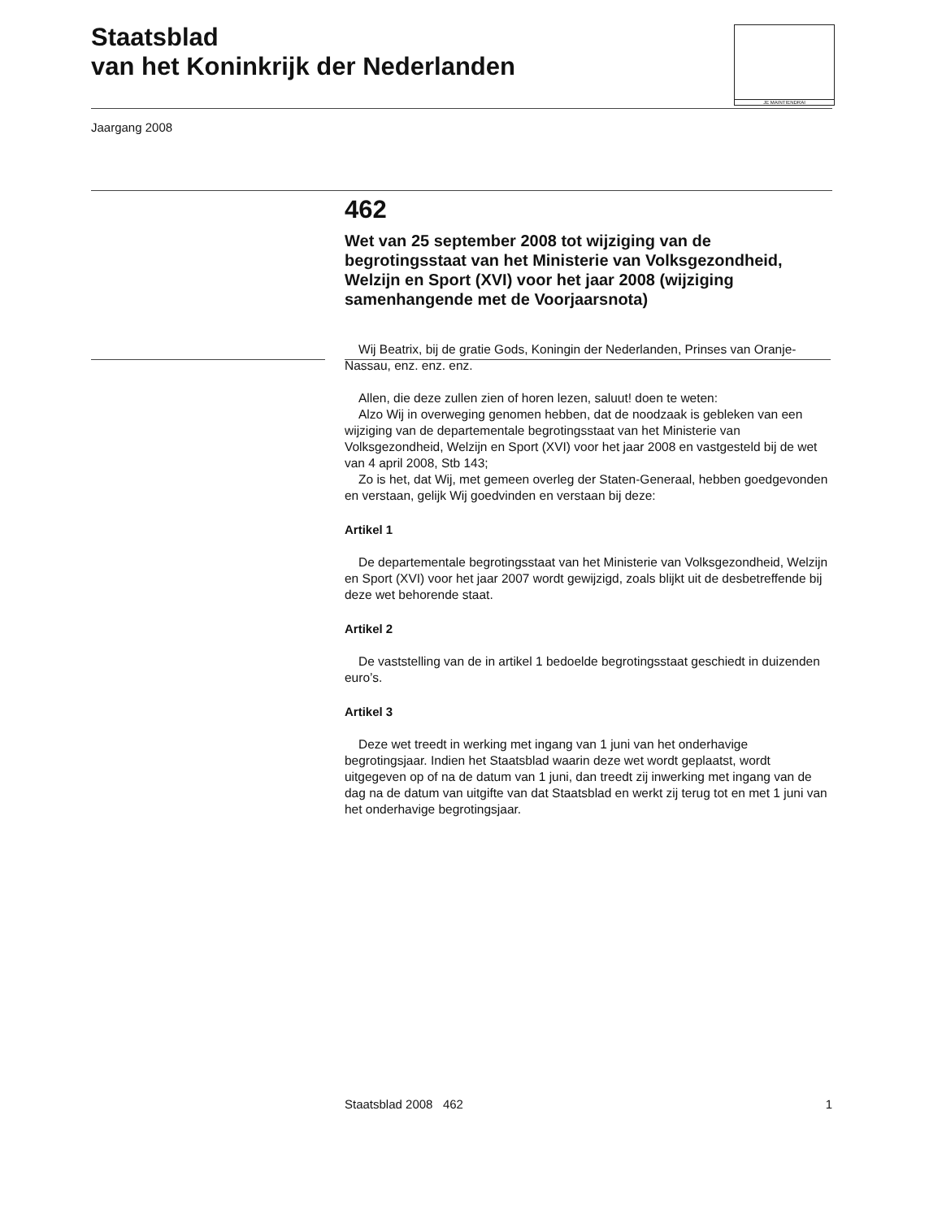Staatsblad
van het Koninkrijk der Nederlanden
JE MAINTIENDRAI
Jaargang 2008
462
Wet van 25 september 2008 tot wijziging van de begrotingsstaat van het Ministerie van Volksgezondheid, Welzijn en Sport (XVI) voor het jaar 2008 (wijziging samenhangende met de Voorjaarsnota)
Wij Beatrix, bij de gratie Gods, Koningin der Nederlanden, Prinses van Oranje-Nassau, enz. enz. enz.
Allen, die deze zullen zien of horen lezen, saluut! doen te weten:
Alzo Wij in overweging genomen hebben, dat de noodzaak is gebleken van een wijziging van de departementale begrotingsstaat van het Ministerie van Volksgezondheid, Welzijn en Sport (XVI) voor het jaar 2008 en vastgesteld bij de wet van 4 april 2008, Stb 143;
Zo is het, dat Wij, met gemeen overleg der Staten-Generaal, hebben goedgevonden en verstaan, gelijk Wij goedvinden en verstaan bij deze:
Artikel 1
De departementale begrotingsstaat van het Ministerie van Volksgezondheid, Welzijn en Sport (XVI) voor het jaar 2007 wordt gewijzigd, zoals blijkt uit de desbetreffende bij deze wet behorende staat.
Artikel 2
De vaststelling van de in artikel 1 bedoelde begrotingsstaat geschiedt in duizenden euro’s.
Artikel 3
Deze wet treedt in werking met ingang van 1 juni van het onderhavige begrotingsjaar. Indien het Staatsblad waarin deze wet wordt geplaatst, wordt uitgegeven op of na de datum van 1 juni, dan treedt zij inwerking met ingang van de dag na de datum van uitgifte van dat Staatsblad en werkt zij terug tot en met 1 juni van het onderhavige begrotingsjaar.
Staatsblad 2008 462 1